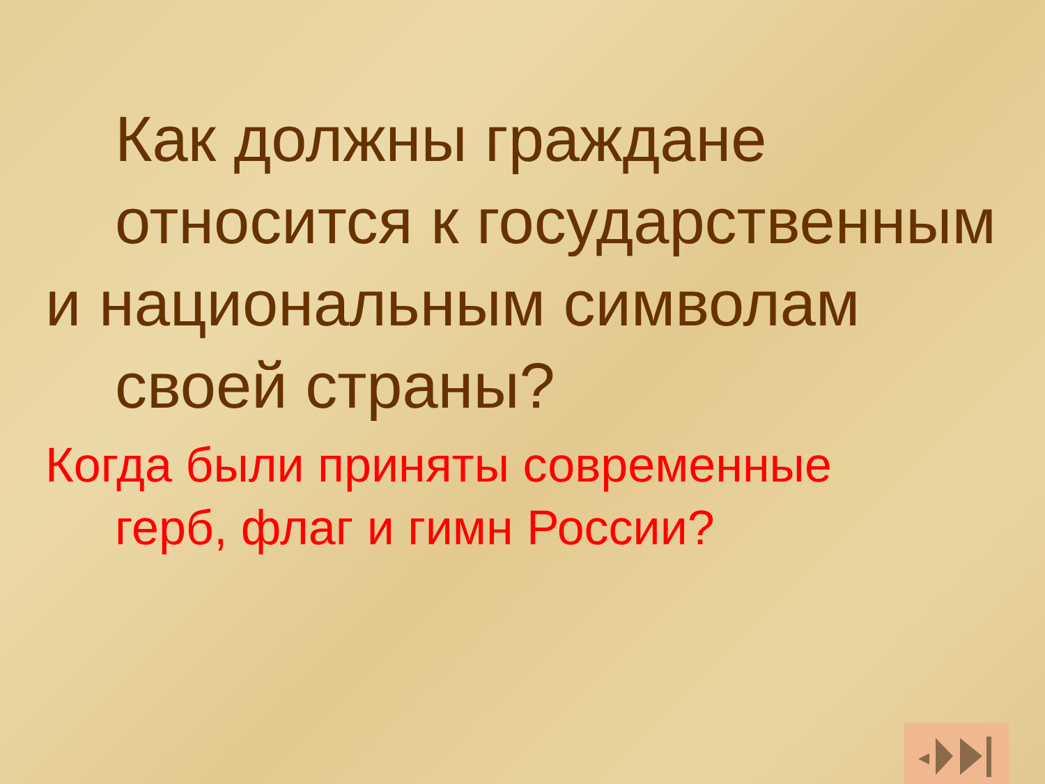Как должны граждане относится к государственным
и национальным символам
своей страны?
Когда были приняты современные
герб, флаг и гимн России?